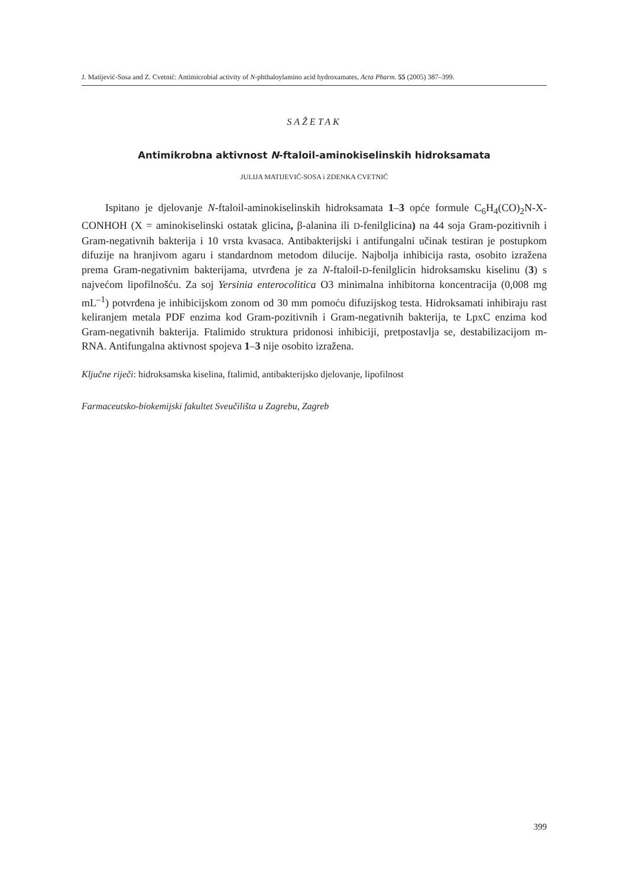J. Matijević-Sosa and Z. Cvetnić: Antimicrobial activity of N-phthaloylamino acid hydroxamates, Acta Pharm. 55 (2005) 387–399.
SAŽETAK
Antimikrobna aktivnost N-ftaloil-aminokiselinskih hidroksamata
JULIJA MATIJEVIĆ-SOSA i ZDENKA CVETNIĆ
Ispitano je djelovanje N-ftaloil-aminokiselinskih hidroksamata 1–3 opće formule C<sub>6</sub>H<sub>4</sub>(CO)<sub>2</sub>N-X-CONHOH (X = aminokiselinski ostatak glicina, β-alanina ili D-fenilglicina) na 44 soja Gram-pozitivnih i Gram-negativnih bakterija i 10 vrsta kvasaca. Antibakterijski i antifungalni učinak testiran je postupkom difuzije na hranjivom agaru i standardnom metodom dilucije. Najbolja inhibicija rasta, osobito izražena prema Gram-negativnim bakterijama, utvrđena je za N-ftaloil-D-fenilglicin hidroksamsku kiselinu (3) s najvećom lipofilnošću. Za soj Yersinia enterocolitica O3 minimalna inhibitorna koncentracija (0,008 mg mL<sup>–1</sup>) potvrđena je inhibicijskom zonom od 30 mm pomoću difuzijskog testa. Hidroksamati inhibiraju rast keliranjem metala PDF enzima kod Gram-pozitivnih i Gram-negativnih bakterija, te LpxC enzima kod Gram-negativnih bakterija. Ftalimido struktura pridonosi inhibiciji, pretpostavlja se, destabilizacijom m-RNA. Antifungalna aktivnost spojeva 1–3 nije osobito izražena.
Ključne riječi: hidroksamska kiselina, ftalimid, antibakterijsko djelovanje, lipofilnost
Farmaceutsko-biokemijski fakultet Sveučilišta u Zagrebu, Zagreb
399